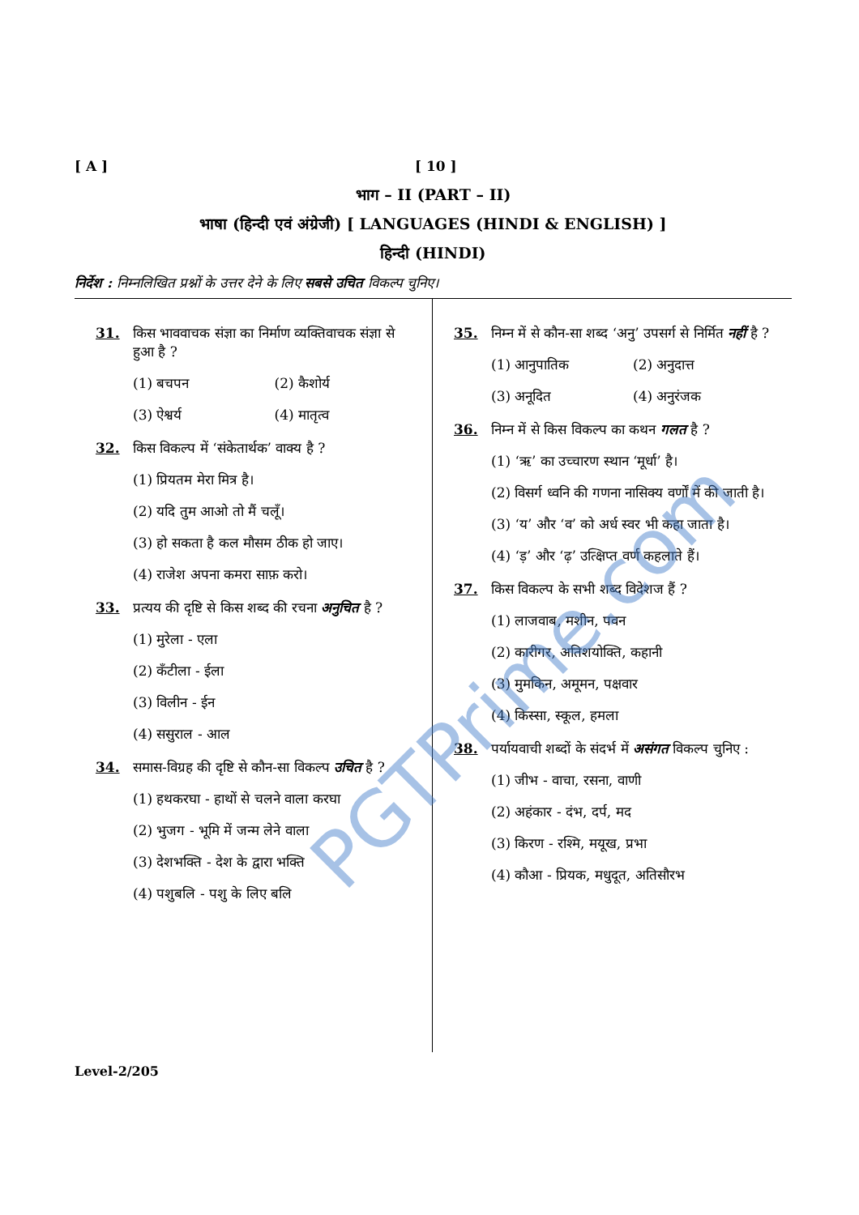[ A ] [ 10 ]
भाग – II (PART – II)
भाषा (हिन्दी एवं अंग्रेजी) [ LANGUAGES (HINDI & ENGLISH) ]
हिन्दी (HINDI)
निर्देश : निम्नलिखित प्रश्नों के उत्तर देने के लिए सबसे उचित विकल्प चुनिए।
31. किस भाववाचक संज्ञा का निर्माण व्यक्तिवाचक संज्ञा से हुआ है ?
(1) बचपन (2) कैशोर्य (3) ऐश्वर्य (4) मातृत्व
32. किस विकल्प में ‘संकेतार्थक’ वाक्य है ?
(1) प्रियतम मेरा मित्र है।
(2) यदि तुम आओ तो मैं चलूँ।
(3) हो सकता है कल मौसम ठीक हो जाए।
(4) राजेश अपना कमरा साफ़ करो।
33. प्रत्यय की दृष्टि से किस शब्द की रचना अनुचित है ?
(1) मुरेला - एला
(2) कँटीला - ईला
(3) विलीन - ईन
(4) ससुराल - आल
34. समास-विग्रह की दृष्टि से कौन-सा विकल्प उचित है ?
(1) हथकरघा - हाथों से चलने वाला करघा
(2) भुजग - भूमि में जन्म लेने वाला
(3) देशभक्ति - देश के द्वारा भक्ति
(4) पशुबलि - पशु के लिए बलि
35. निम्न में से कौन-सा शब्द ‘अनु’ उपसर्ग से निर्मित नहीं है ?
(1) आनुपातिक (2) अनुदात्त (3) अनूदित (4) अनुरंजक
36. निम्न में से किस विकल्प का कथन गलत है ?
(1) ‘ऋ’ का उच्चारण स्थान ‘मूर्धा’ है।
(2) विसर्ग ध्वनि की गणना नासिक्य वर्णों में की जाती है।
(3) ‘य’ और ‘व’ को अर्ध स्वर भी कहा जाता है।
(4) ‘ड़’ और ‘ढ़’ उत्क्षिप्त वर्ण कहलाते हैं।
37. किस विकल्प के सभी शब्द विदेशज हैं ?
(1) लाजवाब, मशीन, पवन
(2) कारीगर, अतिशयोक्ति, कहानी
(3) मुमकिन, अमूमन, पक्षवार
(4) किस्सा, स्कूल, हमला
38. पर्यायवाची शब्दों के संदर्भ में असंगत विकल्प चुनिए :
(1) जीभ - वाचा, रसना, वाणी
(2) अहंकार - दंभ, दर्प, मद
(3) किरण - रश्मि, मयूख, प्रभा
(4) कौआ - प्रियक, मधुदूत, अतिसौरभ
Level-2/205
PGTPrime.com